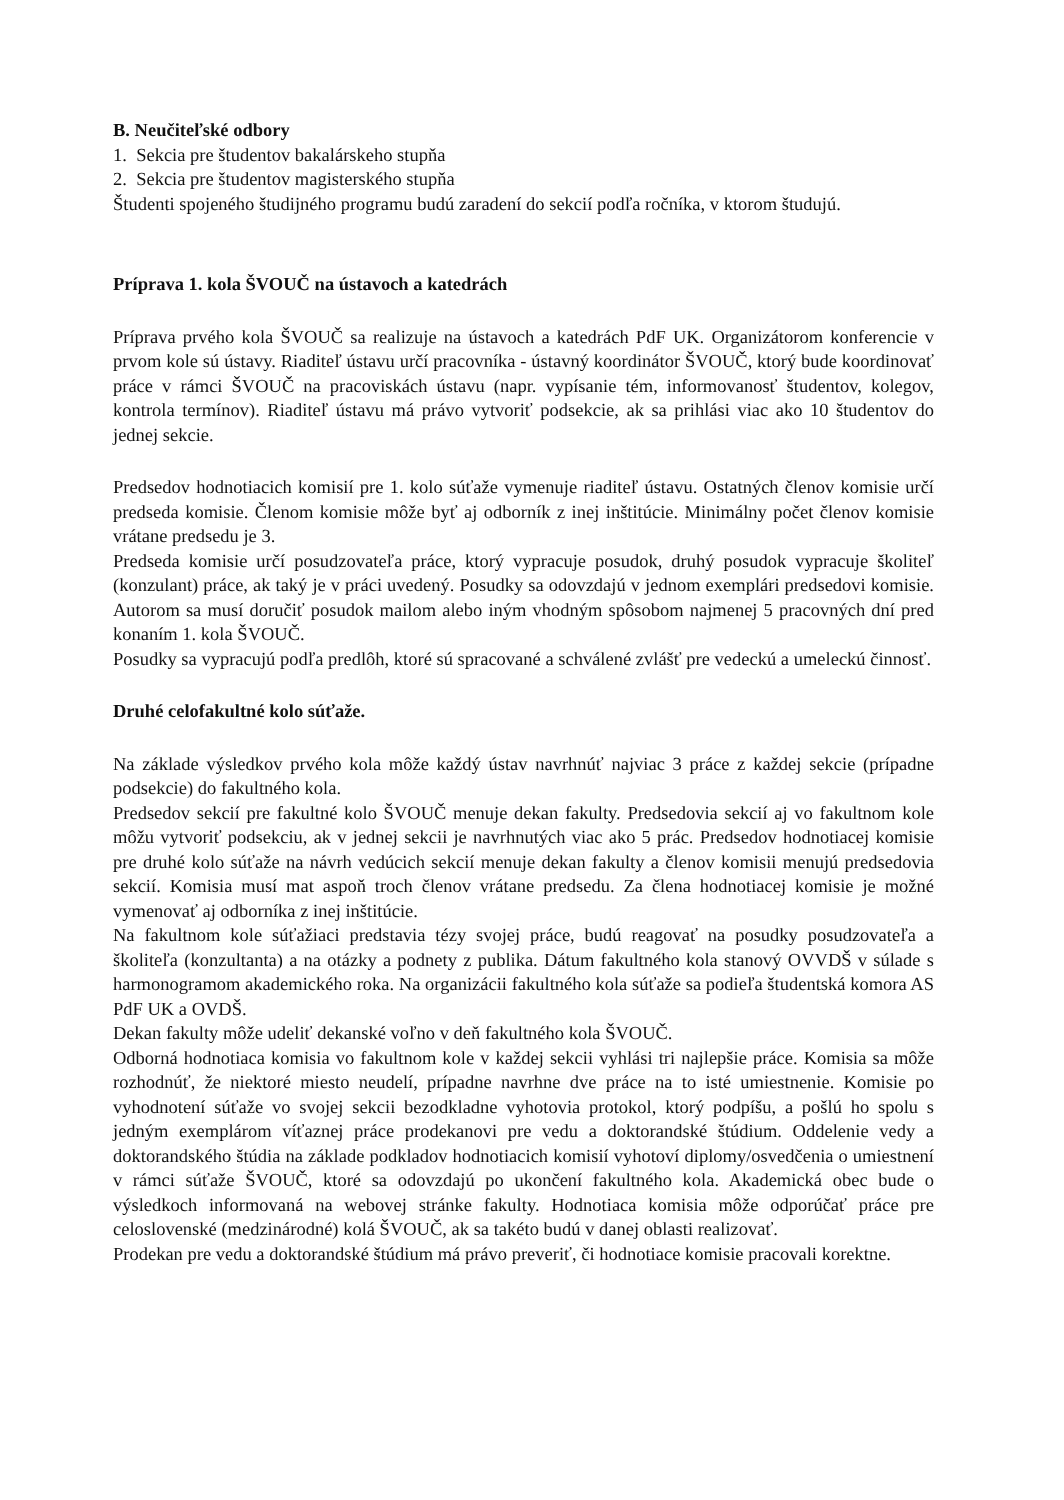B. Neučiteľské odbory
1. Sekcia pre študentov bakalárskeho stupňa
2. Sekcia pre študentov magisterského stupňa
Študenti spojeného študijného programu budú zaradení do sekcií podľa ročníka, v ktorom študujú.
Príprava 1. kola ŠVOUČ na ústavoch a katedrách
Príprava prvého kola ŠVOUČ sa realizuje na ústavoch a katedrách PdF UK. Organizátorom konferencie v prvom kole sú ústavy. Riaditeľ ústavu určí pracovníka - ústavný koordinátor ŠVOUČ, ktorý bude koordinovať práce v rámci ŠVOUČ na pracoviskách ústavu (napr. vypísanie tém, informovanosť študentov, kolegov, kontrola termínov). Riaditeľ ústavu má právo vytvoriť podsekcie, ak sa prihlási viac ako 10 študentov do jednej sekcie.
Predsedov hodnotiacich komisií pre 1. kolo súťaže vymenuje riaditeľ ústavu. Ostatných členov komisie určí predseda komisie. Členom komisie môže byť aj odborník z inej inštitúcie. Minimálny počet členov komisie vrátane predsedu je 3.
Predseda komisie určí posudzovateľa práce, ktorý vypracuje posudok, druhý posudok vypracuje školiteľ (konzulant) práce, ak taký je v práci uvedený. Posudky sa odovzdajú v jednom exemplári predsedovi komisie. Autorom sa musí doručiť posudok mailom alebo iným vhodným spôsobom najmenej 5 pracovných dní pred konaním 1. kola ŠVOUČ.
Posudky sa vypracujú podľa predlôh, ktoré sú spracované a schválené zvlášť pre vedeckú a umeleckú činnosť.
Druhé celofakultné kolo súťaže.
Na základe výsledkov prvého kola môže každý ústav navrhnúť najviac 3 práce z každej sekcie (prípadne podsekcie) do fakultného kola.
Predsedov sekcií pre fakultné kolo ŠVOUČ menuje dekan fakulty. Predsedovia sekcií aj vo fakultnom kole môžu vytvoriť podsekciu, ak v jednej sekcii je navrhnutých viac ako 5 prác. Predsedov hodnotiacej komisie pre druhé kolo súťaže na návrh vedúcich sekcií menuje dekan fakulty a členov komisii menujú predsedovia sekcií. Komisia musí mat aspoň troch členov vrátane predsedu. Za člena hodnotiacej komisie je možné vymenovať aj odborníka z inej inštitúcie.
Na fakultnom kole súťažiaci predstavia tézy svojej práce, budú reagovať na posudky posudzovateľa a školiteľa (konzultanta) a na otázky a podnety z publika. Dátum fakultného kola stanový OVVDŠ v súlade s harmonogramom akademického roka. Na organizácii fakultného kola súťaže sa podieľa študentská komora AS PdF UK a OVDŠ.
Dekan fakulty môže udeliť dekanské voľno v deň fakultného kola ŠVOUČ.
Odborná hodnotiaca komisia vo fakultnom kole v každej sekcii vyhlási tri najlepšie práce. Komisia sa môže rozhodnúť, že niektoré miesto neudelí, prípadne navrhne dve práce na to isté umiestnenie. Komisie po vyhodnotení súťaže vo svojej sekcii bezodkladne vyhotovia protokol, ktorý podpíšu, a pošlú ho spolu s jedným exemplárom víťaznej práce prodekanovi pre vedu a doktorandské štúdium. Oddelenie vedy a doktorandského štúdia na základe podkladov hodnotiacich komisií vyhotoví diplomy/osvedčenia o umiestnení v rámci súťaže ŠVOUČ, ktoré sa odovzdajú po ukončení fakultného kola. Akademická obec bude o výsledkoch informovaná na webovej stránke fakulty. Hodnotiaca komisia môže odporúčať práce pre celoslovenské (medzinárodné) kolá ŠVOUČ, ak sa takéto budú v danej oblasti realizovať.
Prodekan pre vedu a doktorandské štúdium má právo preveriť, či hodnotiace komisie pracovali korektne.